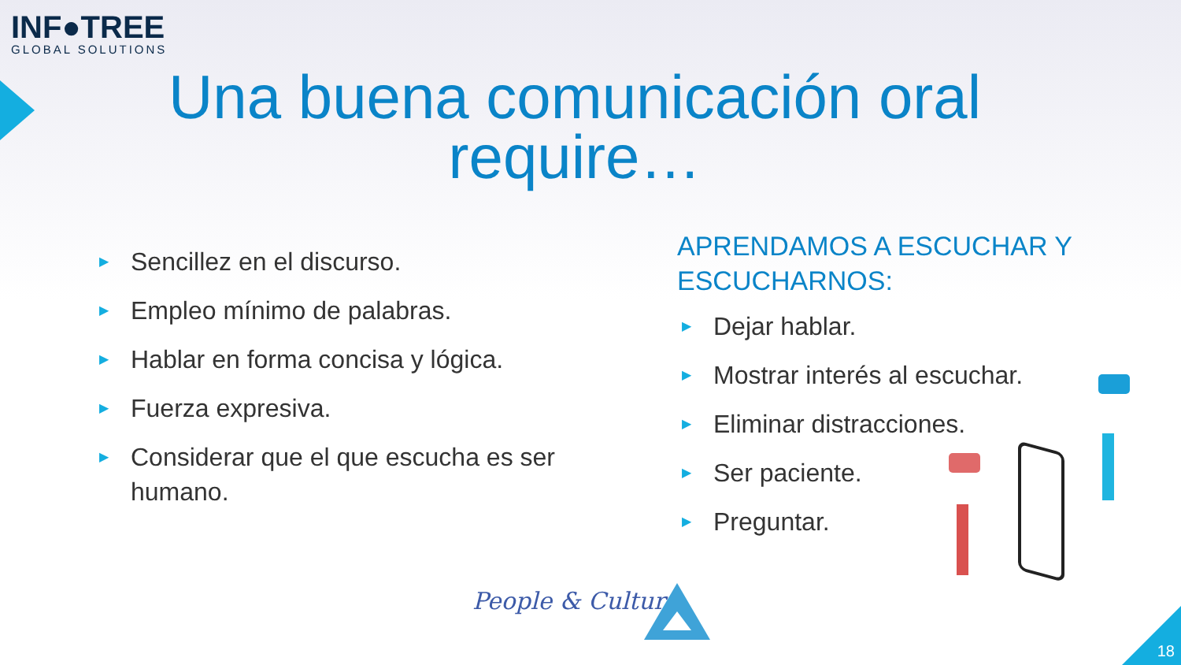INF●TREE
GLOBAL SOLUTIONS
Una buena comunicación oral require…
▶ Sencillez en el discurso.
▶ Empleo mínimo de palabras.
▶ Hablar en forma concisa y lógica.
▶ Fuerza expresiva.
▶ Considerar que el que escucha es ser humano.
APRENDAMOS A ESCUCHAR Y ESCUCHARNOS:
▶ Dejar hablar.
▶ Mostrar interés al escuchar.
▶ Eliminar distracciones.
▶ Ser paciente.
▶ Preguntar.
People & Culture
18